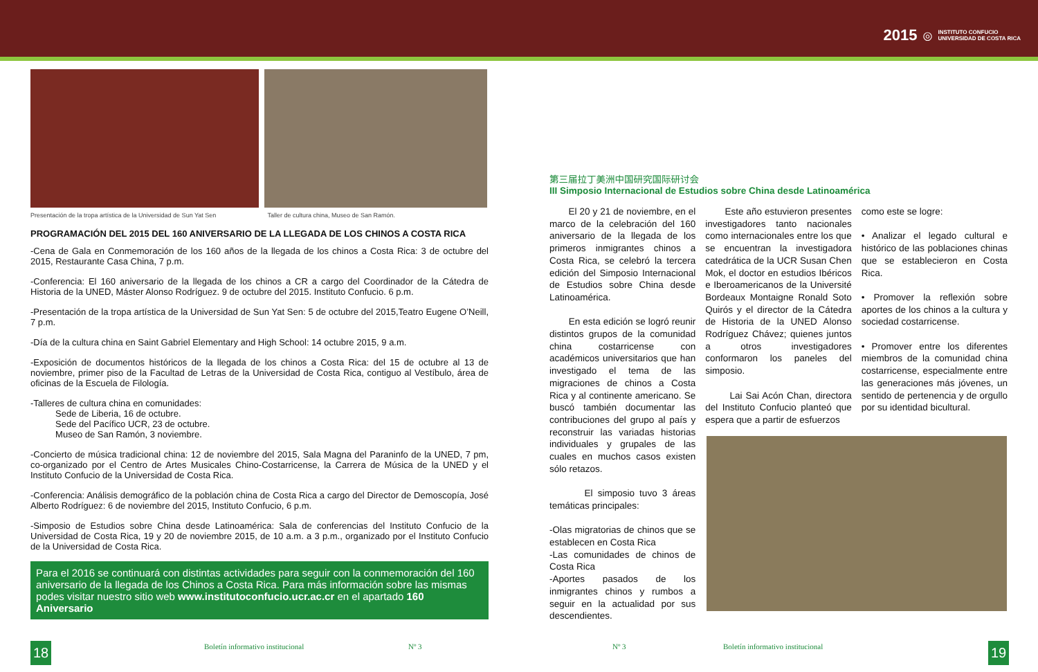2015 ◎ INSTITUTO CONFUCIO
UNIVERSIDAD DE COSTA RICA
Presentación de la tropa artística de la Universidad de Sun Yat Sen Taller de cultura china, Museo de San Ramón.
PROGRAMACIÓN DEL 2015 DEL 160 ANIVERSARIO DE LA LLEGADA DE LOS CHINOS A COSTA RICA
-Cena de Gala en Conmemoración de los 160 años de la llegada de los chinos a Costa Rica: 3 de octubre del 2015, Restaurante Casa China, 7 p.m.
-Conferencia: El 160 aniversario de la llegada de los chinos a CR a cargo del Coordinador de la Cátedra de Historia de la UNED, Máster Alonso Rodríguez. 9 de octubre del 2015. Instituto Confucio. 6 p.m.
-Presentación de la tropa artística de la Universidad de Sun Yat Sen: 5 de octubre del 2015,Teatro Eugene O’Neill, 7 p.m.
-Día de la cultura china en Saint Gabriel Elementary and High School: 14 octubre 2015, 9 a.m.
-Exposición de documentos históricos de la llegada de los chinos a Costa Rica: del 15 de octubre al 13 de noviembre, primer piso de la Facultad de Letras de la Universidad de Costa Rica, contiguo al Vestíbulo, área de oficinas de la Escuela de Filología.
-Talleres de cultura china en comunidades:
Sede de Liberia, 16 de octubre.
Sede del Pacífico UCR, 23 de octubre.
Museo de San Ramón, 3 noviembre.
-Concierto de música tradicional china: 12 de noviembre del 2015, Sala Magna del Paraninfo de la UNED, 7 pm, co-organizado por el Centro de Artes Musicales Chino-Costarricense, la Carrera de Música de la UNED y el Instituto Confucio de la Universidad de Costa Rica.
-Conferencia: Análisis demográfico de la población china de Costa Rica a cargo del Director de Demoscopía, José Alberto Rodríguez: 6 de noviembre del 2015, Instituto Confucio, 6 p.m.
-Simposio de Estudios sobre China desde Latinoamérica: Sala de conferencias del Instituto Confucio de la Universidad de Costa Rica, 19 y 20 de noviembre 2015, de 10 a.m. a 3 p.m., organizado por el Instituto Confucio de la Universidad de Costa Rica.
Para el 2016 se continuará con distintas actividades para seguir con la conmemoración del 160 aniversario de la llegada de los Chinos a Costa Rica. Para más información sobre las mismas podes visitar nuestro sitio web www.institutoconfucio.ucr.ac.cr en el apartado 160 Aniversario
第三届拉丁美洲中国研究国际研讨会
III Simposio Internacional de Estudios sobre China desde Latinoamérica
El 20 y 21 de noviembre, en el marco de la celebración del 160 aniversario de la llegada de los primeros inmigrantes chinos a Costa Rica, se celebró la tercera edición del Simposio Internacional de Estudios sobre China desde Latinoamérica.
En esta edición se logró reunir distintos grupos de la comunidad china costarricense con académicos universitarios que han investigado el tema de las migraciones de chinos a Costa Rica y al continente americano. Se buscó también documentar las contribuciones del grupo al país y reconstruir las variadas historias individuales y grupales de las cuales en muchos casos existen sólo retazos.
El simposio tuvo 3 áreas temáticas principales:
-Olas migratorias de chinos que se establecen en Costa Rica
-Las comunidades de chinos de Costa Rica
-Aportes pasados de los inmigrantes chinos y rumbos a seguir en la actualidad por sus descendientes.
Este año estuvieron presentes investigadores tanto nacionales como internacionales entre los que se encuentran la investigadora catedrática de la UCR Susan Chen Mok, el doctor en estudios Ibéricos e Iberoamericanos de la Université Bordeaux Montaigne Ronald Soto Quirós y el director de la Cátedra de Historia de la UNED Alonso Rodríguez Chávez; quienes juntos a otros investigadores conformaron los paneles del simposio.
Lai Sai Acón Chan, directora del Instituto Confucio planteó que espera que a partir de esfuerzos
como este se logre:
• Analizar el legado cultural e histórico de las poblaciones chinas que se establecieron en Costa Rica.
• Promover la reflexión sobre aportes de los chinos a la cultura y sociedad costarricense.
• Promover entre los diferentes miembros de la comunidad china costarricense, especialmente entre las generaciones más jóvenes, un sentido de pertenencia y de orgullo por su identidad bicultural.
18 19
Boletín informativo institucional Nº 3 Nº 3 Boletín informativo institucional